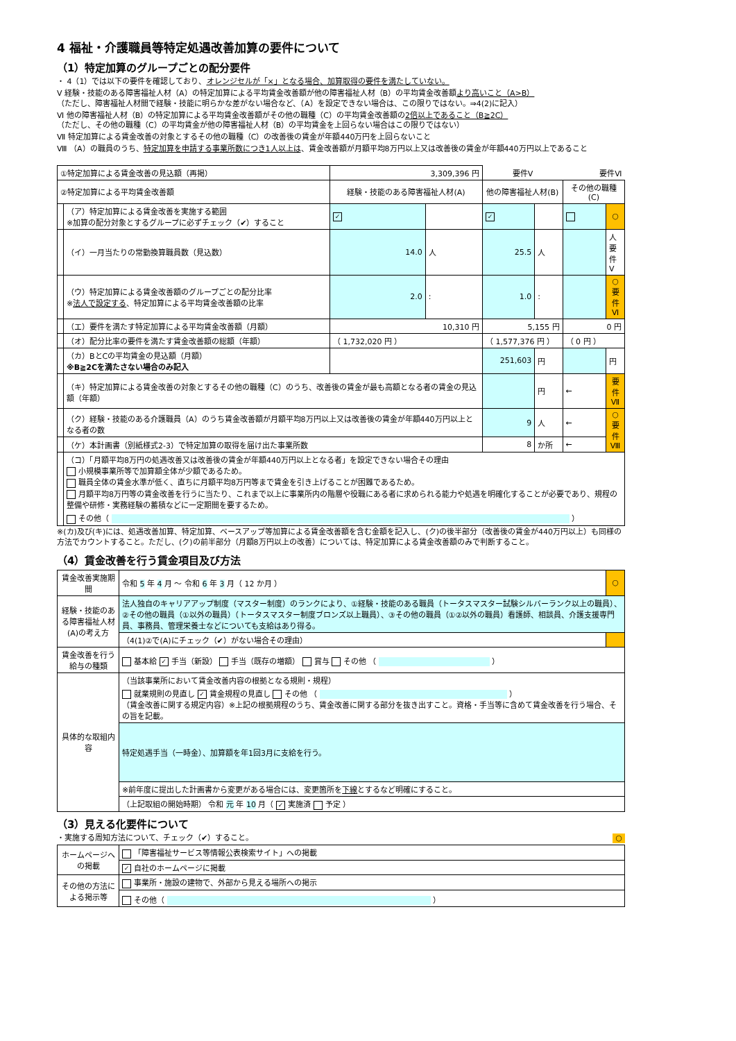4 福祉・介護職員等特定処遇改善加算の要件について
（1）特定加算のグループごとの配分要件
・ 4（1）では以下の要件を確認しており、オレンジセルが「×」となる場合、加算取得の要件を満たしていない。
Ⅴ 経験・技能のある障害福祉人材（A）の特定加算による平均賃金改善額が他の障害福祉人材（B）の平均賃金改善額より高いこと（A>B）
（ただし、障害福祉人材間で経験・技能に明らかな差がない場合など、（A）を設定できない場合は、この限りではない。⇒4(2)に記入）
Ⅵ 他の障害福祉人材（B）の特定加算による平均賃金改善額がその他の職種（C）の平均賃金改善額の2倍以上であること（B≧2C）
（ただし、その他の職種（C）の平均賃金が他の障害福祉人材（B）の平均賃金を上回らない場合はこの限りではない）
Ⅶ 特定加算による賃金改善の対象とするその他の職種（C）の改善後の賃金が年額440万円を上回らないこと
Ⅷ （A）の職員のうち、特定加算を申請する事業所数につき1人以上は、賃金改善額が月額平均8万円以上又は改善後の賃金が年額440万円以上であること
| ①特定加算による賃金改善の見込額（再掲） | | 3,309,396 円 | | 要件Ⅴ | | 要件Ⅵ | |
| ②特定加算による平均賃金改善額 | | 経験・技能のある障害福祉人材(A) | | 他の障害福祉人材(B) | | その他の職種(C) | |
| | （ア）特定加算による賃金改善を実施する範囲 ※加算の配分対象とするグループに必ずチェック（✔）すること | ✓ | | ✓ | | | ○ |
| | （イ）一月当たりの常勤換算職員数（見込数） | 14.0 | 人 | 25.5 | 人 | | 人 要件Ⅴ |
| | （ウ）特定加算による賃金改善額のグループごとの配分比率 ※ 法人で設定する 、特定加算による平均賃金改善額の比率 | 2.0 | : | 1.0 | : | | ○ 要件Ⅵ |
| | （エ）要件を満たす特定加算による平均賃金改善額（月額） | 10,310 円 | | 5,155 円 | | 0 円 | |
| | （オ）配分比率の要件を満たす賃金改善額の総額（年額） | （ 1,732,020 円 ） | | （ 1,577,376 円 ） | | （ 0 円 ） | |
| | （カ）BとCの平均賃金の見込額（月額） ※B≧2Cを満たさない場合のみ記入 | | | 251,603 | 円 | | 円 |
| | （キ）特定加算による賃金改善の対象とするその他の職種（C）のうち、改善後の賃金が最も高額となる者の賃金の見込額（年額） | | | | 円 | ← | 要件Ⅶ |
| | （ク）経験・技能のある介護職員（A）のうち賃金改善額が月額平均8万円以上又は改善後の賃金が年額440万円以上となる者の数 | | | 9 | 人 | ← | ○ 要件Ⅷ |
| | （ケ）本計画書（別紙様式2-3）で特定加算の取得を届け出た事業所数 | | | 8 | か所 | ← | |
| | （コ）「月額平均8万円の処遇改善又は改善後の賃金が年額440万円以上となる者」を設定できない場合その理由 小規模事業所等で加算額全体が少額であるため。 職員全体の賃金水準が低く、直ちに月額平均8万円等まで賃金を引き上げることが困難であるため。 月額平均8万円等の賃金改善を行うに当たり、これまで以上に事業所内の階層や役職にある者に求められる能力や処遇を明確化することが必要であり、規程の整備や研修・実務経験の蓄積などに一定期間を要するため。 その他（ ） | | | | | | |
※(カ)及び(キ)には、処遇改善加算、特定加算、ベースアップ等加算による賃金改善額を含む金額を記入し、(ク)の後半部分（改善後の賃金が440万円以上）も同様の方法でカウントすること。ただし、(ク)の前半部分（月額8万円以上の改善）については、特定加算による賃金改善額のみで判断すること。
（4）賃金改善を行う賃金項目及び方法
| 賃金改善実施期間 | 令和 5 年 4 月 ～ 令和 6 年 3 月（ 12 か月 ） | ○ |
| 経験・技能のある障害福祉人材(A)の考え方 | 法人独自のキャリアアップ制度（マスター制度）のランクにより、①経験・技能のある職員（トータスマスター試験シルバーランク以上の職員）、②その他の職員（①以外の職員）（トータスマスター制度ブロンズ以上職員）、③その他の職員（①②以外の職員）看護師、相談員、介護支援専門員、事務員、管理栄養士などについても支給はあり得る。 | |
| | （4(1)②で(A)にチェック（✔）がない場合その理由） | |
| 賃金改善を行う給与の種類 | 基本給 ✓ 手当（新設） 手当（既存の増額） 賞与 その他 （ ） | |
| 具体的な取組内容 | （当該事業所において賃金改善内容の根拠となる規則・規程） 就業規則の見直し ✓ 賃金規程の見直し その他 （ ） （賃金改善に関する規定内容）※上記の根拠規程のうち、賃金改善に関する部分を抜き出すこと。資格・手当等に含めて賃金改善を行う場合、その旨を記載。 | |
| | 特定処遇手当（一時金）、加算額を年1回3月に支給を行う。 | |
| | ※前年度に提出した計画書から変更がある場合には、変更箇所を 下線 とするなど明確にすること。 | |
| | （上記取組の開始時期） 令和 元 年 10 月（ ✓ 実施済 予定 ） | |
（3）見える化要件について
・実施する周知方法について、チェック（✔）すること。 ○
| ホームページへの掲載 | 「障害福祉サービス等情報公表検索サイト」への掲載 |
| | ✓ 自社のホームページに掲載 |
| その他の方法による掲示等 | 事業所・施設の建物で、外部から見える場所への掲示 |
| | その他（ ） |